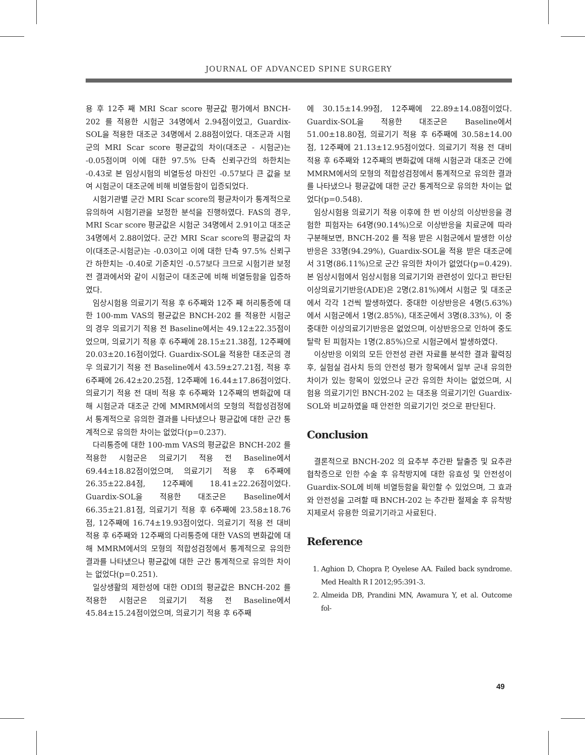JOURNAL OF ADVANCED SPINE SURGERY
용 후 12주 째 MRI Scar score 평균값 평가에서 BNCH-202 를 적용한 시험군 34명에서 2.94점이었고, Guardix-SOL을 적용한 대조군 34명에서 2.88점이었다. 대조군과 시험군의 MRI Scar score 평균값의 차이(대조군 - 시험군)는 -0.05점이며 이에 대한 97.5% 단측 신뢰구간의 하한치는 -0.43로 본 임상시험의 비열등성 마진인 -0.57보다 큰 값을 보여 시험군이 대조군에 비해 비열등함이 입증되었다.
시험기관별 군간 MRI Scar score의 평균차이가 통계적으로 유의하여 시험기관을 보정한 분석을 진행하였다. FAS의 경우, MRI Scar score 평균값은 시험군 34명에서 2.91이고 대조군 34명에서 2.88이었다. 군간 MRI Scar score의 평균값의 차이(대조군-시험군)는 -0.03이고 이에 대한 단측 97.5% 신뢰구간 하한치는 -0.40로 기준치인 -0.57보다 크므로 시험기관 보정 전 결과에서와 같이 시험군이 대조군에 비해 비열등함을 입증하였다.
임상시험용 의료기기 적용 후 6주째와 12주 째 허리통증에 대한 100-mm VAS의 평균값은 BNCH-202 를 적용한 시험군의 경우 의료기기 적용 전 Baseline에서는 49.12±22.35점이었으며, 의료기기 적용 후 6주째에 28.15±21.38점, 12주째에 20.03±20.16점이었다. Guardix-SOL을 적용한 대조군의 경우 의료기기 적용 전 Baseline에서 43.59±27.21점, 적용 후 6주째에 26.42±20.25점, 12주째에 16.44±17.86점이었다. 의료기기 적용 전 대비 적용 후 6주째와 12주째의 변화값에 대해 시험군과 대조군 간에 MMRM에서의 모형의 적합성검정에서 통계적으로 유의한 결과를 나타냈으나 평균값에 대한 군간 통계적으로 유의한 차이는 없었다(p=0.237).
다리통증에 대한 100-mm VAS의 평균값은 BNCH-202 를 적용한 시험군은 의료기기 적용 전 Baseline에서 69.44±18.82점이었으며, 의료기기 적용 후 6주째에 26.35±22.84점, 12주째에 18.41±22.26점이었다. Guardix-SOL을 적용한 대조군은 Baseline에서 66.35±21.81점, 의료기기 적용 후 6주째에 23.58±18.76점, 12주째에 16.74±19.93점이었다. 의료기기 적용 전 대비 적용 후 6주째와 12주째의 다리통증에 대한 VAS의 변화값에 대해 MMRM에서의 모형의 적합성검정에서 통계적으로 유의한 결과를 나타냈으나 평균값에 대한 군간 통계적으로 유의한 차이는 없었다(p=0.251).
일상생활의 제한성에 대한 ODI의 평균값은 BNCH-202 를 적용한 시험군은 의료기기 적용 전 Baseline에서 45.84±15.24점이었으며, 의료기기 적용 후 6주째
에 30.15±14.99점, 12주째에 22.89±14.08점이었다. Guardix-SOL을 적용한 대조군은 Baseline에서 51.00±18.80점, 의료기기 적용 후 6주째에 30.58±14.00점, 12주째에 21.13±12.95점이었다. 의료기기 적용 전 대비 적용 후 6주째와 12주째의 변화값에 대해 시험군과 대조군 간에 MMRM에서의 모형의 적합성검정에서 통계적으로 유의한 결과를 나타냈으나 평균값에 대한 군간 통계적으로 유의한 차이는 없었다(p=0.548).
임상시험용 의료기기 적용 이후에 한 번 이상의 이상반응을 경험한 피험자는 64명(90.14%)으로 이상반응을 치료군에 따라 구분해보면, BNCH-202 를 적용 받은 시험군에서 발생한 이상반응은 33명(94.29%), Guardix-SOL을 적용 받은 대조군에서 31명(86.11%)으로 군간 유의한 차이가 없었다(p=0.429). 본 임상시험에서 임상시험용 의료기기와 관련성이 있다고 판단된 이상의료기기반응(ADE)은 2명(2.81%)에서 시험군 및 대조군에서 각각 1건씩 발생하였다. 중대한 이상반응은 4명(5.63%)에서 시험군에서 1명(2.85%), 대조군에서 3명(8.33%), 이 중 중대한 이상의료기기반응은 없었으며, 이상반응으로 인하여 중도탈락 된 피험자는 1명(2.85%)으로 시험군에서 발생하였다.
이상반응 이외의 모든 안전성 관련 자료를 분석한 결과 활력징후, 실험실 검사치 등의 안전성 평가 항목에서 일부 군내 유의한 차이가 있는 항목이 있었으나 군간 유의한 차이는 없었으며, 시험용 의료기기인 BNCH-202 는 대조용 의료기기인 Guardix-SOL와 비교하였을 때 안전한 의료기기인 것으로 판단된다.
Conclusion
결론적으로 BNCH-202 의 요추부 추간판 탈출증 및 요추관 협착증으로 인한 수술 후 유착방지에 대한 유효성 및 안전성이 Guardix-SOL에 비해 비열등함을 확인할 수 있었으며, 그 효과와 안전성을 고려할 때 BNCH-202 는 추간판 절제술 후 유착방지제로서 유용한 의료기기라고 사료된다.
Reference
1. Aghion D, Chopra P, Oyelese AA. Failed back syndrome. Med Health R I 2012;95:391-3.
2. Almeida DB, Prandini MN, Awamura Y, et al. Outcome fol-
49